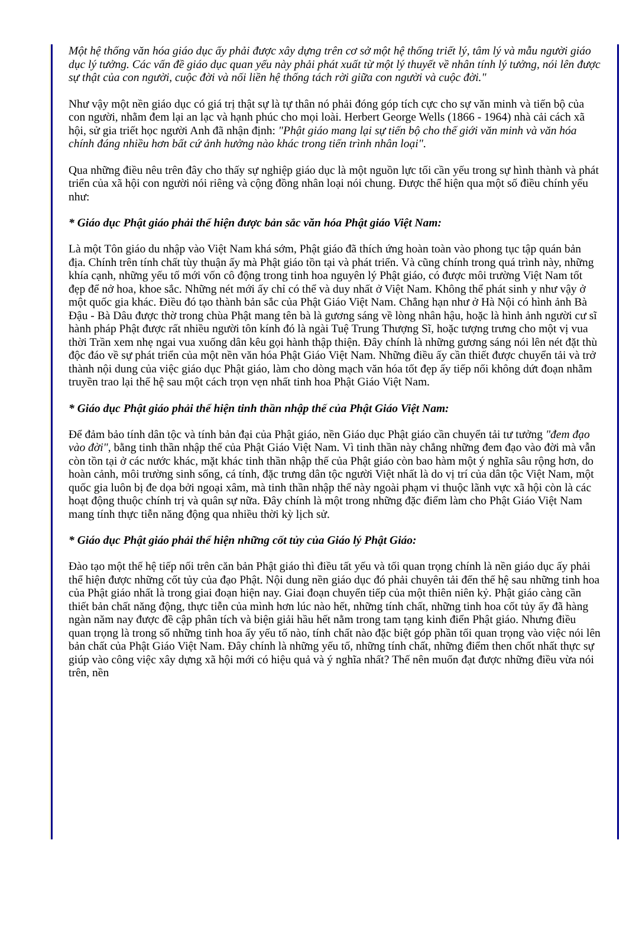Một hệ thống văn hóa giáo dục ấy phải được xây dựng trên cơ sở một hệ thống triết lý, tâm lý và mẫu người giáo dục lý tưởng. Các vấn đề giáo dục quan yếu này phải phát xuất từ một lý thuyết về nhân tính lý tưởng, nói lên được sự thật của con người, cuộc đời và nối liền hệ thống tách rời giữa con người và cuộc đời."
Như vậy một nền giáo dục có giá trị thật sự là tự thân nó phải đóng góp tích cực cho sự văn minh và tiến bộ của con người, nhằm đem lại an lạc và hạnh phúc cho mọi loài. Herbert George Wells (1866 - 1964) nhà cải cách xã hội, sử gia triết học người Anh đã nhận định: "Phật giáo mang lại sự tiến bộ cho thế giới văn minh và văn hóa chính đáng nhiều hơn bất cứ ảnh hưởng nào khác trong tiến trình nhân loại".
Qua những điều nêu trên đây cho thấy sự nghiệp giáo dục là một nguồn lực tối cần yếu trong sự hình thành và phát triển của xã hội con người nói riêng và cộng đồng nhân loại nói chung. Được thể hiện qua một số điều chính yếu như:
* Giáo dục Phật giáo phải thể hiện được bản sắc văn hóa Phật giáo Việt Nam:
Là một Tôn giáo du nhập vào Việt Nam khá sớm, Phật giáo đã thích ứng hoàn toàn vào phong tục tập quán bản địa. Chính trên tính chất tùy thuận ấy mà Phật giáo tồn tại và phát triển. Và cũng chính trong quá trình này, những khía cạnh, những yếu tố mới vốn cô động trong tinh hoa nguyên lý Phật giáo, có được môi trường Việt Nam tốt đẹp để nở hoa, khoe sắc. Những nét mới ấy chỉ có thể và duy nhất ở Việt Nam. Không thể phát sinh y như vậy ở một quốc gia khác. Điều đó tạo thành bản sắc của Phật Giáo Việt Nam. Chẳng hạn như ở Hà Nội có hình ảnh Bà Đậu - Bà Dâu được thờ trong chùa Phật mang tên bà là gương sáng về lòng nhân hậu, hoặc là hình ảnh người cư sĩ hành pháp Phật được rất nhiều người tôn kính đó là ngài Tuệ Trung Thượng Sĩ, hoặc tượng trưng cho một vị vua thời Trần xem nhẹ ngai vua xuống dân kêu gọi hành thập thiện. Đây chính là những gương sáng nói lên nét đặt thù độc đáo về sự phát triển của một nền văn hóa Phật Giáo Việt Nam. Những điều ấy cần thiết được chuyển tải và trở thành nội dung của việc giáo dục Phật giáo, làm cho dòng mạch văn hóa tốt đẹp ấy tiếp nối không dứt đoạn nhằm truyền trao lại thế hệ sau một cách trọn vẹn nhất tinh hoa Phật Giáo Việt Nam.
* Giáo dục Phật giáo phải thể hiện tinh thần nhập thế của Phật Giáo Việt Nam:
Để đảm bảo tính dân tộc và tính bản đại của Phật giáo, nền Giáo dục Phật giáo cần chuyển tải tư tưởng "đem đạo vào đời", bằng tinh thần nhập thế của Phật Giáo Việt Nam. Vì tinh thần này chẳng những đem đạo vào đời mà vẫn còn tồn tại ở các nước khác, mặt khác tinh thần nhập thế của Phật giáo còn bao hàm một ý nghĩa sâu rộng hơn, do hoàn cảnh, môi trường sinh sống, cá tính, đặc trưng dân tộc người Việt nhất là do vị trí của dân tộc Việt Nam, một quốc gia luôn bị đe dọa bởi ngoại xâm, mà tinh thần nhập thế này ngoài phạm vi thuộc lãnh vực xã hội còn là các hoạt động thuộc chính trị và quân sự nữa. Đây chính là một trong những đặc điểm làm cho Phật Giáo Việt Nam mang tính thực tiễn năng động qua nhiều thời kỳ lịch sử.
* Giáo dục Phật giáo phải thể hiện những cốt tủy của Giáo lý Phật Giáo:
Đào tạo một thế hệ tiếp nối trên căn bản Phật giáo thì điều tất yếu và tối quan trọng chính là nền giáo dục ấy phải thể hiện được những cốt tủy của đạo Phật. Nội dung nền giáo dục đó phải chuyên tải đến thế hệ sau những tinh hoa của Phật giáo nhất là trong giai đoạn hiện nay. Giai đoạn chuyển tiếp của một thiên niên kỷ. Phật giáo càng cần thiết bản chất năng động, thực tiễn của mình hơn lúc nào hết, những tính chất, những tinh hoa cốt tủy ấy đã hàng ngàn năm nay được đề cập phân tích và biện giải hầu hết nằm trong tam tạng kinh điển Phật giáo. Nhưng điều quan trọng là trong số những tinh hoa ấy yếu tố nào, tính chất nào đặc biệt góp phần tối quan trọng vào việc nói lên bản chất của Phật Giáo Việt Nam. Đây chính là những yếu tố, những tính chất, những điểm then chốt nhất thực sự giúp vào công việc xây dựng xã hội mới có hiệu quả và ý nghĩa nhất? Thế nên muốn đạt được những điều vừa nói trên, nền